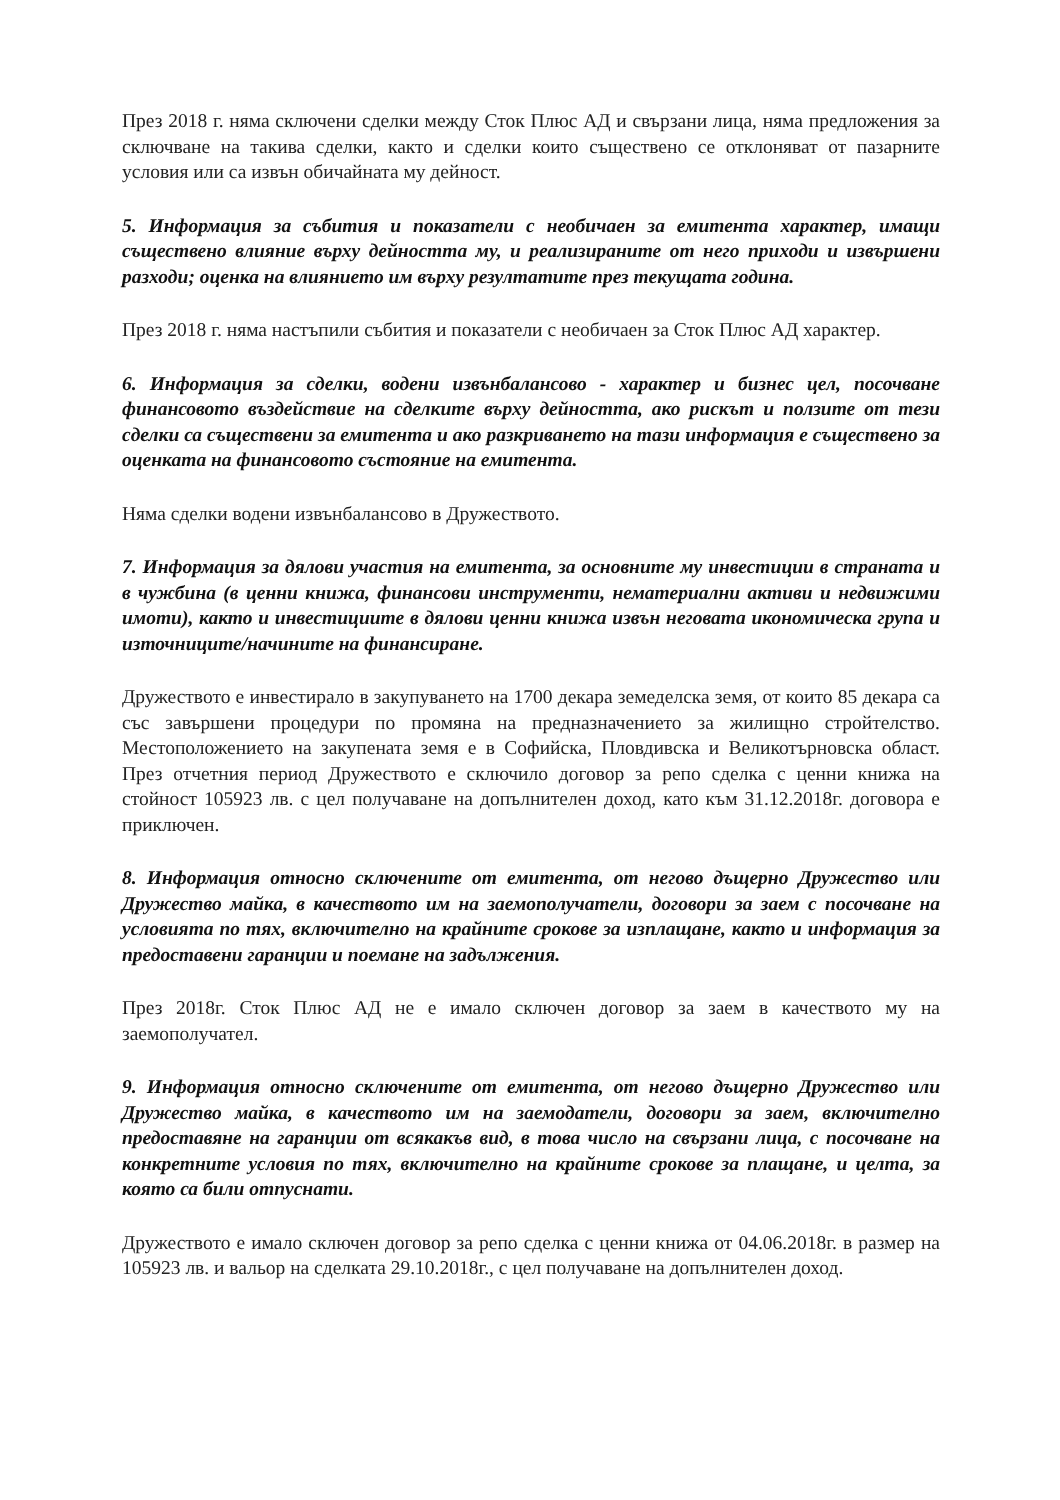През 2018 г. няма сключени сделки между Сток Плюс АД и свързани лица, няма предложения за сключване на такива сделки, както и сделки които съществено се отклоняват от пазарните условия или са извън обичайната му дейност.
5. Информация за събития и показатели с необичаен за емитента характер, имащи съществено влияние върху дейността му, и реализираните от него приходи и извършени разходи; оценка на влиянието им върху резултатите през текущата година.
През 2018 г. няма настъпили събития и показатели с необичаен за Сток Плюс АД характер.
6. Информация за сделки, водени извънбалансово - характер и бизнес цел, посочване финансовото въздействие на сделките върху дейността, ако рискът и ползите от тези сделки са съществени за емитента и ако разкриването на тази информация е съществено за оценката на финансовото състояние на емитента.
Няма сделки водени извънбалансово в Дружеството.
7. Информация за дялови участия на емитента, за основните му инвестиции в страната и в чужбина (в ценни книжа, финансови инструменти, нематериални активи и недвижими имоти), както и инвестициите в дялови ценни книжа извън неговата икономическа група и източниците/начините на финансиране.
Дружеството е инвестирало в закупуването на 1700 декара земеделска земя, от които 85 декара са със завършени процедури по промяна на предназначението за жилищно стройтелство. Местоположението на закупената земя е в Софийска, Пловдивска и Великотърновска област. През отчетния период Дружеството е сключило договор за репо сделка с ценни книжа на стойност 105923 лв. с цел получаване на допълнителен доход, като към 31.12.2018г. договора е приключен.
8. Информация относно сключените от емитента, от негово дъщерно Дружество или Дружество майка, в качеството им на заемополучатели, договори за заем с посочване на условията по тях, включително на крайните срокове за изплащане, както и информация за предоставени гаранции и поемане на задължения.
През 2018г. Сток Плюс АД не е имало сключен договор за заем в качеството му на заемополучател.
9. Информация относно сключените от емитента, от негово дъщерно Дружество или Дружество майка, в качеството им на заемодатели, договори за заем, включително предоставяне на гаранции от всякакъв вид, в това число на свързани лица, с посочване на конкретните условия по тях, включително на крайните срокове за плащане, и целта, за която са били отпуснати.
Дружеството е имало сключен договор за репо сделка с ценни книжа от 04.06.2018г. в размер на 105923 лв. и вальор на сделката 29.10.2018г., с цел получаване на допълнителен доход.